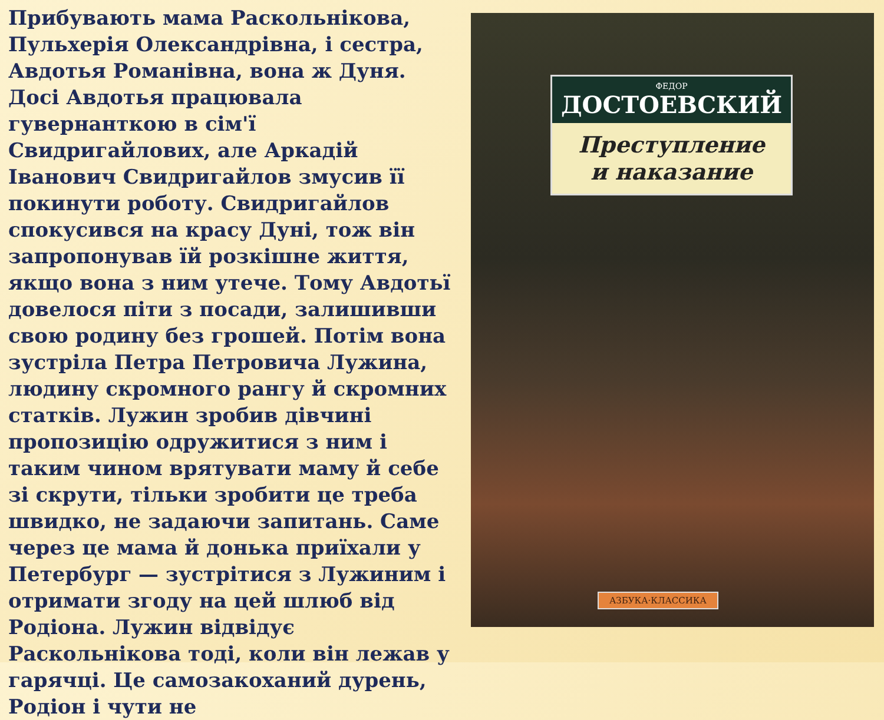Прибувають мама Раскольнікова, Пульхерія Олександрівна, і сестра, Авдотья Романівна, вона ж Дуня. Досі Авдотья працювала гувернанткою в сім'ї Свидригайлових, але Аркадій Іванович Свидригайлов змусив її покинути роботу. Свидригайлов спокусився на красу Дуні, тож він запропонував їй розкішне життя, якщо вона з ним утече. Тому Авдотьї довелося піти з посади, залишивши свою родину без грошей. Потім вона зустріла Петра Петровича Лужина, людину скромного рангу й скромних статків. Лужин зробив дівчині пропозицію одружитися з ним і таким чином врятувати маму й себе зі скрути, тільки зробити це треба швидко, не задаючи запитань. Саме через це мама й донька приїхали у Петербург — зустрітися з Лужиним і отримати згоду на цей шлюб від Родіона. Лужин відвідує Раскольнікова тоді, коли він лежав у гарячці. Це самозакоханий дурень, Родіон і чути не
ФЕДОР
ДОСТОЕВСКИЙ
Преступление
и наказание
АЗБУКА·КЛАССИКА